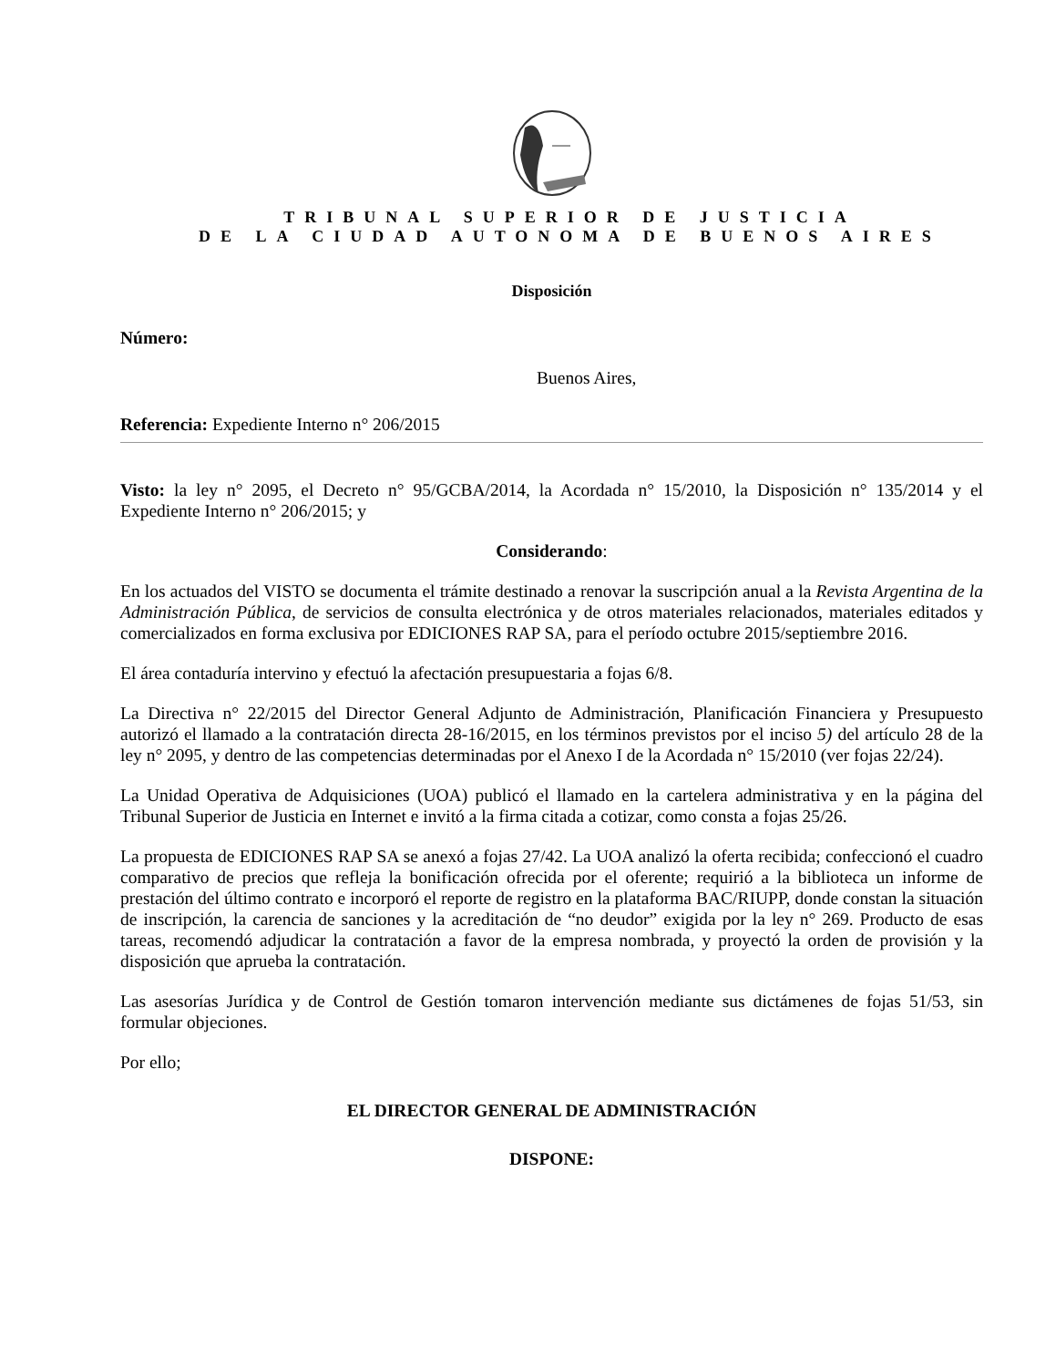TRIBUNAL SUPERIOR DE JUSTICIA
DE LA CIUDAD AUTONOMA DE BUENOS AIRES
Disposición
Número:
Buenos Aires,
Referencia: Expediente Interno n° 206/2015
Visto: la ley n° 2095, el Decreto n° 95/GCBA/2014, la Acordada n° 15/2010, la Disposición n° 135/2014 y el Expediente Interno n° 206/2015; y
Considerando:
En los actuados del VISTO se documenta el trámite destinado a renovar la suscripción anual a la Revista Argentina de la Administración Pública, de servicios de consulta electrónica y de otros materiales relacionados, materiales editados y comercializados en forma exclusiva por EDICIONES RAP SA, para el período octubre 2015/septiembre 2016.
El área contaduría intervino y efectuó la afectación presupuestaria a fojas 6/8.
La Directiva n° 22/2015 del Director General Adjunto de Administración, Planificación Financiera y Presupuesto autorizó el llamado a la contratación directa 28-16/2015, en los términos previstos por el inciso 5) del artículo 28 de la ley n° 2095, y dentro de las competencias determinadas por el Anexo I de la Acordada n° 15/2010 (ver fojas 22/24).
La Unidad Operativa de Adquisiciones (UOA) publicó el llamado en la cartelera administrativa y en la página del Tribunal Superior de Justicia en Internet e invitó a la firma citada a cotizar, como consta a fojas 25/26.
La propuesta de EDICIONES RAP SA se anexó a fojas 27/42. La UOA analizó la oferta recibida; confeccionó el cuadro comparativo de precios que refleja la bonificación ofrecida por el oferente; requirió a la biblioteca un informe de prestación del último contrato e incorporó el reporte de registro en la plataforma BAC/RIUPP, donde constan la situación de inscripción, la carencia de sanciones y la acreditación de “no deudor” exigida por la ley n° 269. Producto de esas tareas, recomendó adjudicar la contratación a favor de la empresa nombrada, y proyectó la orden de provisión y la disposición que aprueba la contratación.
Las asesorías Jurídica y de Control de Gestión tomaron intervención mediante sus dictámenes de fojas 51/53, sin formular objeciones.
Por ello;
EL DIRECTOR GENERAL DE ADMINISTRACIÓN
DISPONE: